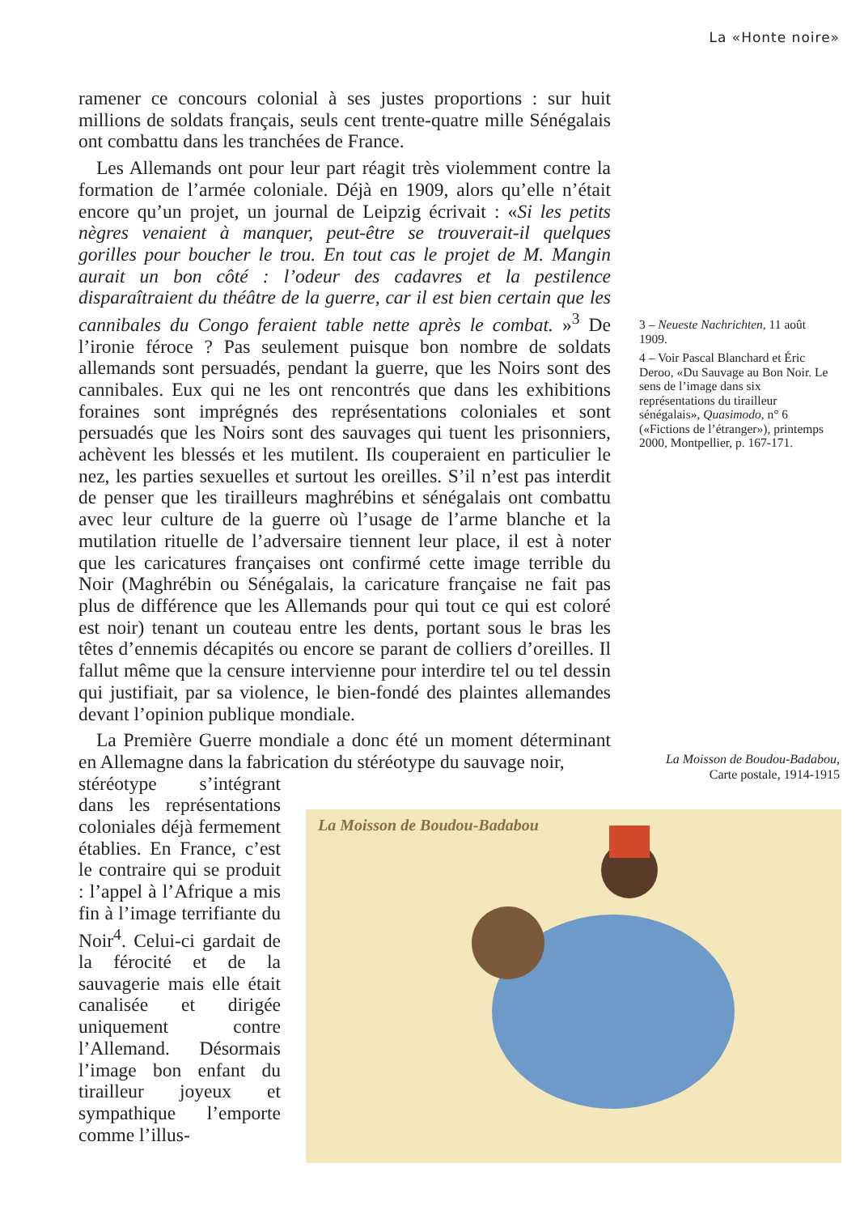La «Honte noire»
ramener ce concours colonial à ses justes proportions : sur huit millions de soldats français, seuls cent trente-quatre mille Sénégalais ont combattu dans les tranchées de France.
Les Allemands ont pour leur part réagit très violemment contre la formation de l’armée coloniale. Déjà en 1909, alors qu’elle n’était encore qu’un projet, un journal de Leipzig écrivait : «Si les petits nègres venaient à manquer, peut-être se trouverait-il quelques gorilles pour boucher le trou. En tout cas le projet de M. Mangin aurait un bon côté : l’odeur des cadavres et la pestilence disparaîtraient du théâtre de la guerre, car il est bien certain que les cannibales du Congo feraient table nette après le combat. »<sup>3</sup> De l’ironie féroce ? Pas seulement puisque bon nombre de soldats allemands sont persuadés, pendant la guerre, que les Noirs sont des cannibales. Eux qui ne les ont rencontrés que dans les exhibitions foraines sont imprégnés des représentations coloniales et sont persuadés que les Noirs sont des sauvages qui tuent les prisonniers, achèvent les blessés et les mutilent. Ils couperaient en particulier le nez, les parties sexuelles et surtout les oreilles. S’il n’est pas interdit de penser que les tirailleurs maghrébins et sénégalais ont combattu avec leur culture de la guerre où l’usage de l’arme blanche et la mutilation rituelle de l’adversaire tiennent leur place, il est à noter que les caricatures françaises ont confirmé cette image terrible du Noir (Maghrébin ou Sénégalais, la caricature française ne fait pas plus de différence que les Allemands pour qui tout ce qui est coloré est noir) tenant un couteau entre les dents, portant sous le bras les têtes d’ennemis décapités ou encore se parant de colliers d’oreilles. Il fallut même que la censure intervienne pour interdire tel ou tel dessin qui justifiait, par sa violence, le bien-fondé des plaintes allemandes devant l’opinion publique mondiale.
La Première Guerre mondiale a donc été un moment déterminant en Allemagne dans la fabrication du stéréotype du sauvage noir,
stéréotype s’intégrant dans les représentations coloniales déjà fermement établies. En France, c’est le contraire qui se produit : l’appel à l’Afrique a mis fin à l’image terrifiante du Noir<sup>4</sup>. Celui-ci gardait de la férocité et de la sauvagerie mais elle était canalisée et dirigée uniquement contre l’Allemand. Désormais l’image bon enfant du tirailleur joyeux et sympathique l’emporte comme l’illus-
3 – Neueste Nachrichten, 11 août 1909.
4 – Voir Pascal Blanchard et Éric Deroo, «Du Sauvage au Bon Noir. Le sens de l’image dans six représentations du tirailleur sénégalais», Quasimodo, n° 6 («Fictions de l’étranger»), printemps 2000, Montpellier, p. 167-171.
La Moisson de Boudou-Badabou,
Carte postale, 1914-1915
La Moisson de Boudou-Badabou